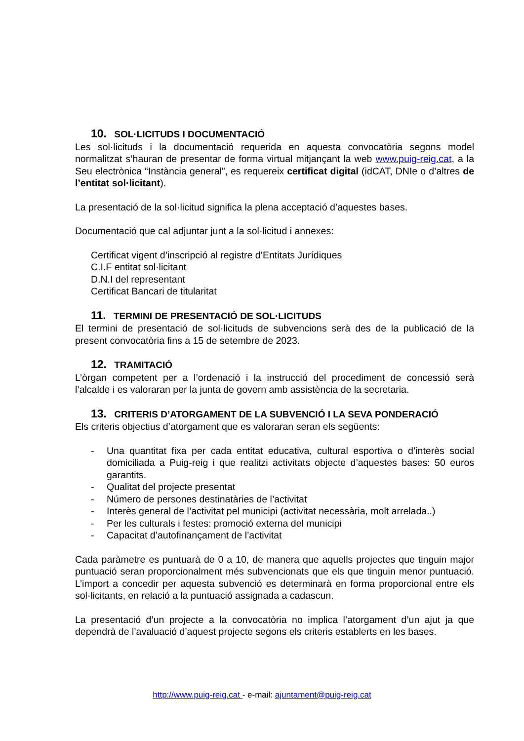10. SOL·LICITUDS I DOCUMENTACIÓ
Les sol·licituds i la documentació requerida en aquesta convocatòria segons model normalitzat s’hauran de presentar de forma virtual mitjançant la web www.puig-reig.cat, a la Seu electrònica “Instància general”, es requereix certificat digital (idCAT, DNIe o d’altres de l’entitat sol·licitant).
La presentació de la sol·licitud significa la plena acceptació d’aquestes bases.
Documentació que cal adjuntar junt a la sol·licitud i annexes:
Certificat vigent d’inscripció al registre d’Entitats Jurídiques
C.I.F entitat sol·licitant
D.N.I del representant
Certificat Bancari de titularitat
11. TERMINI DE PRESENTACIÓ DE SOL·LICITUDS
El termini de presentació de sol·licituds de subvencions serà des de la publicació de la present convocatòria fins a 15 de setembre de 2023.
12. TRAMITACIÓ
L’òrgan competent per a l’ordenació i la instrucció del procediment de concessió serà l’alcalde i es valoraran per la junta de govern amb assistència de la secretaria.
13. CRITERIS D’ATORGAMENT DE LA SUBVENCIÓ I LA SEVA PONDERACIÓ
Els criteris objectius d’atorgament que es valoraran seran els següents:
- Una quantitat fixa per cada entitat educativa, cultural esportiva o d’interès social domiciliada a Puig-reig i que realitzi activitats objecte d’aquestes bases: 50 euros garantits.
- Qualitat del projecte presentat
- Número de persones destinatàries de l’activitat
- Interès general de l’activitat pel municipi (activitat necessària, molt arrelada..)
- Per les culturals i festes: promoció externa del municipi
- Capacitat d’autofinançament de l’activitat
Cada paràmetre es puntuarà de 0 a 10, de manera que aquells projectes que tinguin major puntuació seran proporcionalment més subvencionats que els que tinguin menor puntuació. L’import a concedir per aquesta subvenció es determinarà en forma proporcional entre els sol·licitants, en relació a la puntuació assignada a cadascun.
La presentació d’un projecte a la convocatòria no implica l’atorgament d’un ajut ja que dependrà de l’avaluació d’aquest projecte segons els criteris establerts en les bases.
http://www.puig-reig.cat - e-mail: ajuntament@puig-reig.cat